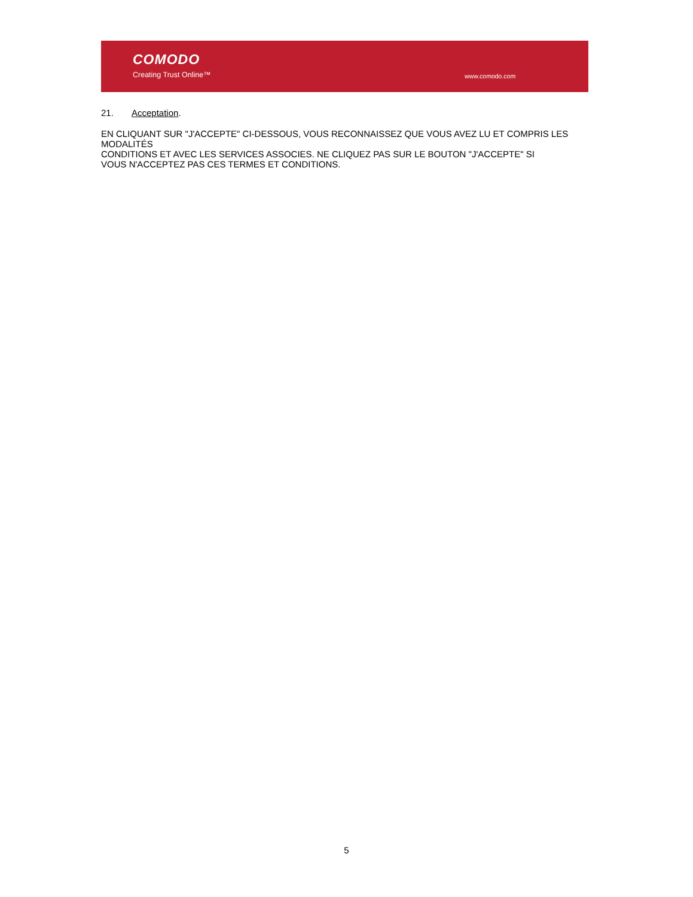COMODO
Creating Trust Online™ www.comodo.com
21. Acceptation.
EN CLIQUANT SUR "J'ACCEPTE" CI-DESSOUS, VOUS RECONNAISSEZ QUE VOUS AVEZ LU ET COMPRIS LES MODALITÉS
CONDITIONS ET AVEC LES SERVICES ASSOCIES. NE CLIQUEZ PAS SUR LE BOUTON "J'ACCEPTE" SI
VOUS N'ACCEPTEZ PAS CES TERMES ET CONDITIONS.
5